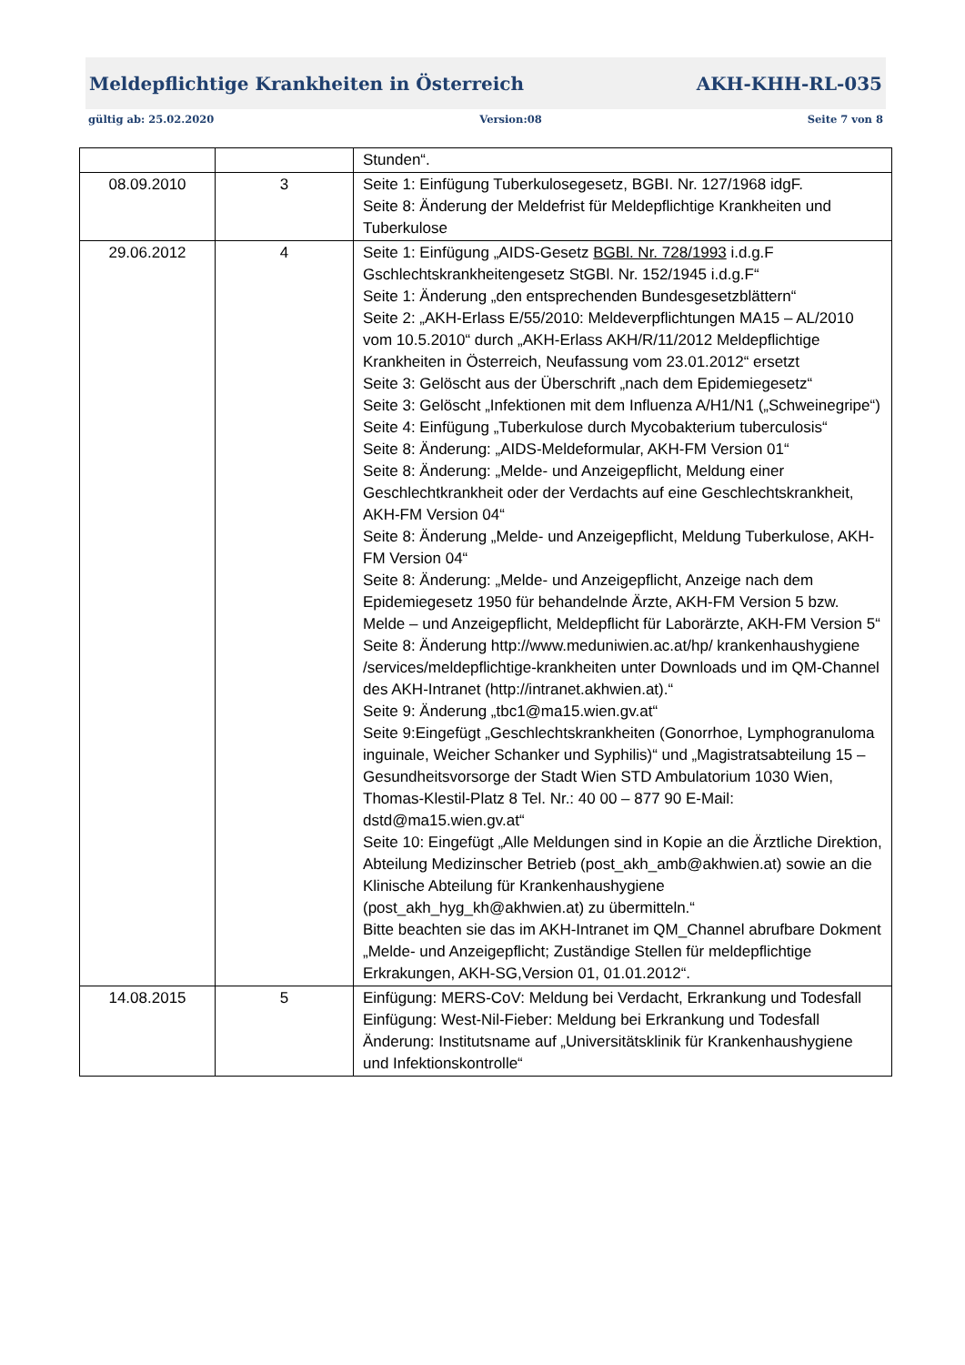Meldepflichtige Krankheiten in Österreich AKH-KHH-RL-035
gültig ab: 25.02.2020 Version:08 Seite 7 von 8
| | | Stunden“. |
| 08.09.2010 | 3 | Seite 1: Einfügung Tuberkulosegesetz, BGBI. Nr. 127/1968 idgF. Seite 8: Änderung der Meldefrist für Meldepflichtige Krankheiten und Tuberkulose |
| 29.06.2012 | 4 | Seite 1: Einfügung „AIDS-Gesetz BGBl. Nr. 728/1993 i.d.g.F Gschlechtskrankheitengesetz StGBl. Nr. 152/1945 i.d.g.F“ Seite 1: Änderung „den entsprechenden Bundesgesetzblättern“ Seite 2: „AKH-Erlass E/55/2010: Meldeverpflichtungen MA15 – AL/2010 vom 10.5.2010“ durch „AKH-Erlass AKH/R/11/2012 Meldepflichtige Krankheiten in Österreich, Neufassung vom 23.01.2012“ ersetzt Seite 3: Gelöscht aus der Überschrift „nach dem Epidemiegesetz“ Seite 3: Gelöscht „Infektionen mit dem Influenza A/H1/N1 („Schweinegripe“) Seite 4: Einfügung „Tuberkulose durch Mycobakterium tuberculosis“ Seite 8: Änderung: „AIDS-Meldeformular, AKH-FM Version 01“ Seite 8: Änderung: „Melde- und Anzeigepflicht, Meldung einer Geschlechtkrankheit oder der Verdachts auf eine Geschlechtskrankheit, AKH-FM Version 04“ Seite 8: Änderung „Melde- und Anzeigepflicht, Meldung Tuberkulose, AKH-FM Version 04“ Seite 8: Änderung: „Melde- und Anzeigepflicht, Anzeige nach dem Epidemiegesetz 1950 für behandelnde Ärzte, AKH-FM Version 5 bzw. Melde – und Anzeigepflicht, Meldepflicht für Laborärzte, AKH-FM Version 5“ Seite 8: Änderung http://www.meduniwien.ac.at/hp/ krankenhaushygiene /services/meldepflichtige-krankheiten unter Downloads und im QM-Channel des AKH-Intranet (http://intranet.akhwien.at).“ Seite 9: Änderung „tbc1@ma15.wien.gv.at“ Seite 9:Eingefügt „Geschlechtskrankheiten (Gonorrhoe, Lymphogranuloma inguinale, Weicher Schanker und Syphilis)“ und „Magistratsabteilung 15 – Gesundheitsvorsorge der Stadt Wien STD Ambulatorium 1030 Wien, Thomas-Klestil-Platz 8 Tel. Nr.: 40 00 – 877 90 E-Mail: dstd@ma15.wien.gv.at“ Seite 10: Eingefügt „Alle Meldungen sind in Kopie an die Ärztliche Direktion, Abteilung Medizinscher Betrieb (post_akh_amb@akhwien.at) sowie an die Klinische Abteilung für Krankenhaushygiene (post_akh_hyg_kh@akhwien.at) zu übermitteln.“ Bitte beachten sie das im AKH-Intranet im QM_Channel abrufbare Dokment „Melde- und Anzeigepflicht; Zuständige Stellen für meldepflichtige Erkrakungen, AKH-SG,Version 01, 01.01.2012“. |
| 14.08.2015 | 5 | Einfügung: MERS-CoV: Meldung bei Verdacht, Erkrankung und Todesfall Einfügung: West-Nil-Fieber: Meldung bei Erkrankung und Todesfall Änderung: Institutsname auf „Universitätsklinik für Krankenhaushygiene und Infektionskontrolle“ |